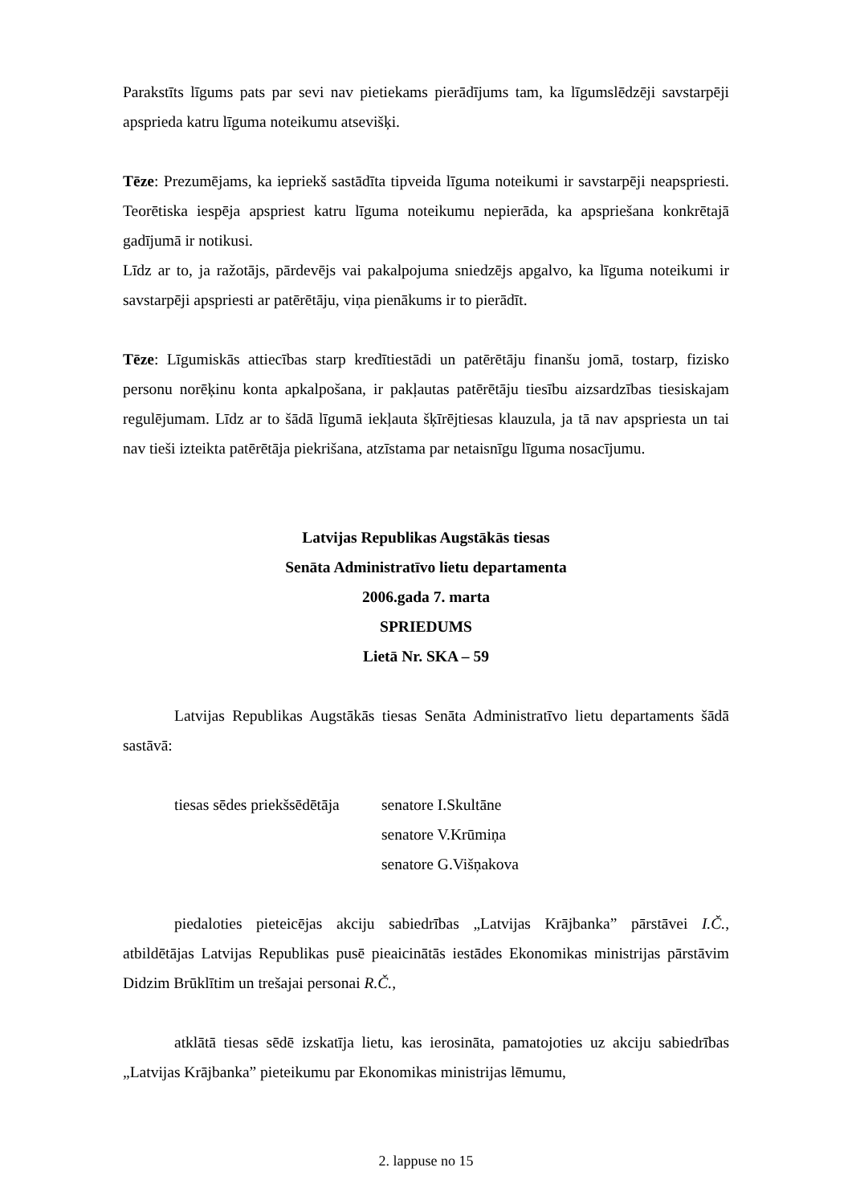Parakstīts līgums pats par sevi nav pietiekams pierādījums tam, ka līgumslēdzēji savstarpēji apsprieda katru līguma noteikumu atsevišķi.
Tēze: Prezumējams, ka iepriekš sastādīta tipveida līguma noteikumi ir savstarpēji neapspriesti. Teorētiska iespēja apspriest katru līguma noteikumu nepierāda, ka apspriešana konkrētajā gadījumā ir notikusi.
Līdz ar to, ja ražotājs, pārdevējs vai pakalpojuma sniedzējs apgalvo, ka līguma noteikumi ir savstarpēji apspriesti ar patērētāju, viņa pienākums ir to pierādīt.
Tēze: Līgumiskās attiecības starp kredītiestādi un patērētāju finanšu jomā, tostarp, fizisko personu norēķinu konta apkalpošana, ir pakļautas patērētāju tiesību aizsardzības tiesiskajam regulējumam. Līdz ar to šādā līgumā iekļauta šķīrējtiesas klauzula, ja tā nav apspriesta un tai nav tieši izteikta patērētāja piekrišana, atzīstama par netaisnīgu līguma nosacījumu.
Latvijas Republikas Augstākās tiesas
Senāta Administratīvo lietu departamenta
2006.gada 7. marta
SPRIEDUMS
Lietā Nr. SKA – 59
Latvijas Republikas Augstākās tiesas Senāta Administratīvo lietu departaments šādā sastāvā:
tiesas sēdes priekšsēdētāja senatore I.Skultāne
senatore V.Krūmiņa
senatore G.Višņakova
piedaloties pieteicējas akciju sabiedrības „Latvijas Krājbanka” pārstāvei I.Č., atbildētājas Latvijas Republikas pusē pieaicinātās iestādes Ekonomikas ministrijas pārstāvim Didzim Brūklītim un trešajai personai R.Č.,
atklātā tiesas sēdē izskatīja lietu, kas ierosināta, pamatojoties uz akciju sabiedrības „Latvijas Krājbanka” pieteikumu par Ekonomikas ministrijas lēmumu,
2. lappuse no 15